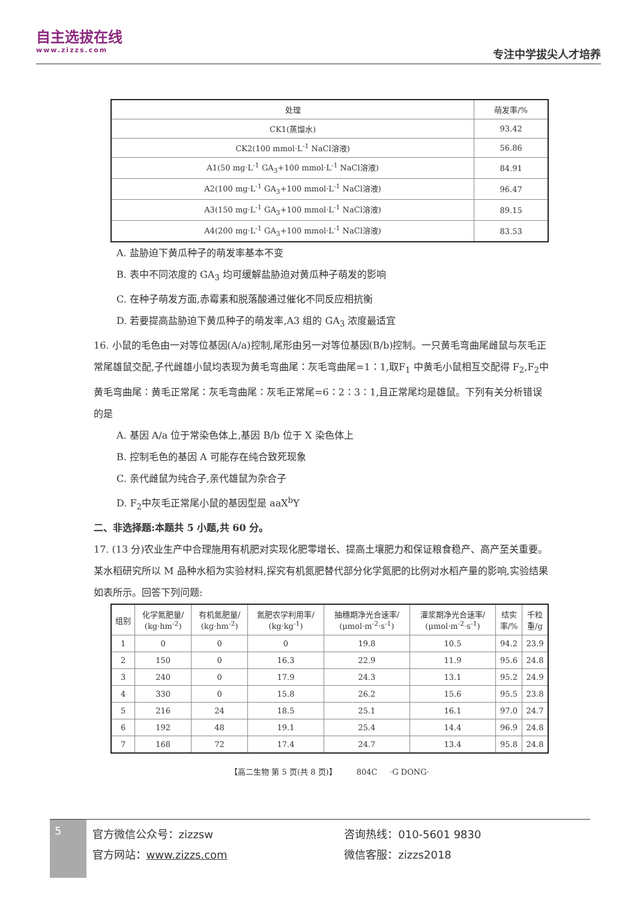自主选拔在线
www.zizzs.com
专注中学拔尖人才培养
| 处理 | 萌发率/% |
| --- | --- |
| CK1(蒸馏水) | 93.42 |
| CK2(100 mmol·L<sup>-1</sup> NaCl溶液) | 56.86 |
| A1(50 mg·L<sup>-1</sup> GA<sub>3</sub>+100 mmol·L<sup>-1</sup> NaCl溶液) | 84.91 |
| A2(100 mg·L<sup>-1</sup> GA<sub>3</sub>+100 mmol·L<sup>-1</sup> NaCl溶液) | 96.47 |
| A3(150 mg·L<sup>-1</sup> GA<sub>3</sub>+100 mmol·L<sup>-1</sup> NaCl溶液) | 89.15 |
| A4(200 mg·L<sup>-1</sup> GA<sub>3</sub>+100 mmol·L<sup>-1</sup> NaCl溶液) | 83.53 |
A. 盐胁迫下黄瓜种子的萌发率基本不变
B. 表中不同浓度的 GA<sub>3</sub> 均可缓解盐胁迫对黄瓜种子萌发的影响
C. 在种子萌发方面,赤霉素和脱落酸通过催化不同反应相抗衡
D. 若要提高盐胁迫下黄瓜种子的萌发率,A3 组的 GA<sub>3</sub> 浓度最适宜
16. 小鼠的毛色由一对等位基因(A/a)控制,尾形由另一对等位基因(B/b)控制。一只黄毛弯曲尾雌鼠与灰毛正常尾雄鼠交配,子代雌雄小鼠均表现为黄毛弯曲尾∶灰毛弯曲尾=1∶1,取F<sub>1</sub> 中黄毛小鼠相互交配得 F<sub>2</sub>,F<sub>2</sub>中黄毛弯曲尾∶黄毛正常尾∶灰毛弯曲尾∶灰毛正常尾=6∶2∶3∶1,且正常尾均是雄鼠。下列有关分析错误的是
A. 基因 A/a 位于常染色体上,基因 B/b 位于 X 染色体上
B. 控制毛色的基因 A 可能存在纯合致死现象
C. 亲代雌鼠为纯合子,亲代雄鼠为杂合子
D. F<sub>2</sub>中灰毛正常尾小鼠的基因型是 aaX<sup>b</sup>Y
二、非选择题:本题共 5 小题,共 60 分。
17. (13 分)农业生产中合理施用有机肥对实现化肥零增长、提高土壤肥力和保证粮食稳产、高产至关重要。某水稻研究所以 M 品种水稻为实验材料,探究有机氮肥替代部分化学氮肥的比例对水稻产量的影响,实验结果如表所示。回答下列问题:
| 组别 | 化学氮肥量/ (kg·hm<sup>-2</sup>) | 有机氮肥量/ (kg·hm<sup>-2</sup>) | 氮肥农学利用率/ (kg·kg<sup>-1</sup>) | 抽穗期净光合速率/ (μmol·m<sup>-2</sup>·s<sup>-1</sup>) | 灌浆期净光合速率/ (μmol·m<sup>-2</sup>·s<sup>-1</sup>) | 结实 率/% | 千粒 重/g |
| --- | --- | --- | --- | --- | --- | --- | --- |
| 1 | 0 | 0 | 0 | 19.8 | 10.5 | 94.2 | 23.9 |
| 2 | 150 | 0 | 16.3 | 22.9 | 11.9 | 95.6 | 24.8 |
| 3 | 240 | 0 | 17.9 | 24.3 | 13.1 | 95.2 | 24.9 |
| 4 | 330 | 0 | 15.8 | 26.2 | 15.6 | 95.5 | 23.8 |
| 5 | 216 | 24 | 18.5 | 25.1 | 16.1 | 97.0 | 24.7 |
| 6 | 192 | 48 | 19.1 | 25.4 | 14.4 | 96.9 | 24.8 |
| 7 | 168 | 72 | 17.4 | 24.7 | 13.4 | 95.8 | 24.8 |
【高二生物 第 5 页(共 8 页)】 804C ·G DONG·
5
官方微信公众号：zizzsw
官方网站：www.zizzs.com
咨询热线：010-5601 9830
微信客服：zizzs2018